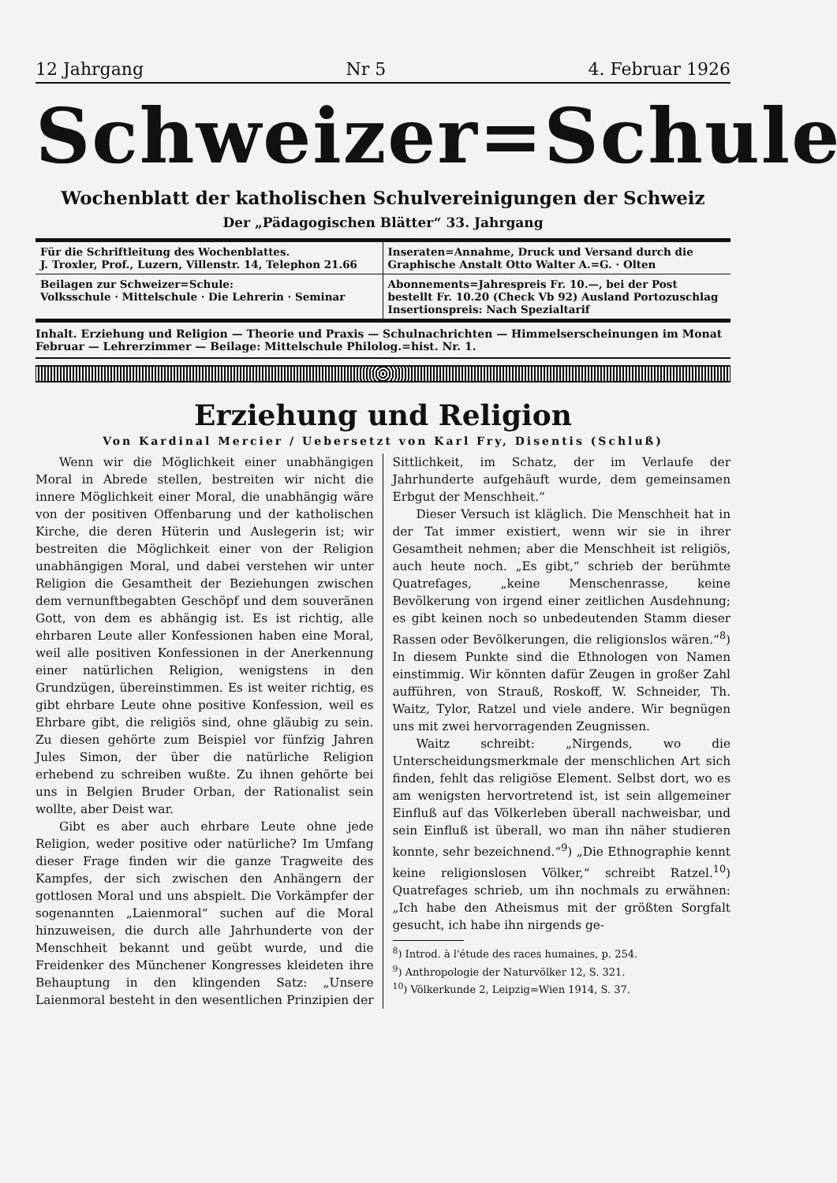12 Jahrgang Nr 5 4. Februar 1926
Schweizer=Schule
Wochenblatt der katholischen Schulvereinigungen der Schweiz
Der „Pädagogischen Blätter“ 33. Jahrgang
Für die Schriftleitung des Wochenblattes.
J. Troxler, Prof., Luzern, Villenstr. 14, Telephon 21.66
Inseraten=Annahme, Druck und Versand durch die
Graphische Anstalt Otto Walter A.=G. · Olten
Beilagen zur Schweizer=Schule:
Volksschule · Mittelschule · Die Lehrerin · Seminar
Abonnements=Jahrespreis Fr. 10.—, bei der Post bestellt Fr. 10.20 (Check Vb 92) Ausland Portozuschlag
Insertionspreis: Nach Spezialtarif
Inhalt. Erziehung und Religion — Theorie und Praxis — Schulnachrichten — Himmelserscheinungen im Monat Februar — Lehrerzimmer — Beilage: Mittelschule Philolog.=hist. Nr. 1.
Erziehung und Religion
Von Kardinal Mercier / Uebersetzt von Karl Fry, Disentis (Schluß)
Wenn wir die Möglichkeit einer unabhängigen Moral in Abrede stellen, bestreiten wir nicht die innere Möglichkeit einer Moral, die unabhängig wäre von der positiven Offenbarung und der katholischen Kirche, die deren Hüterin und Auslegerin ist; wir bestreiten die Möglichkeit einer von der Religion unabhängigen Moral, und dabei verstehen wir unter Religion die Gesamtheit der Beziehungen zwischen dem vernunftbegabten Geschöpf und dem souveränen Gott, von dem es abhängig ist. Es ist richtig, alle ehrbaren Leute aller Konfessionen haben eine Moral, weil alle positiven Konfessionen in der Anerkennung einer natürlichen Religion, wenigstens in den Grundzügen, übereinstimmen. Es ist weiter richtig, es gibt ehrbare Leute ohne positive Konfession, weil es Ehrbare gibt, die religiös sind, ohne gläubig zu sein. Zu diesen gehörte zum Beispiel vor fünfzig Jahren Jules Simon, der über die natürliche Religion erhebend zu schreiben wußte. Zu ihnen gehörte bei uns in Belgien Bruder Orban, der Rationalist sein wollte, aber Deist war.
Gibt es aber auch ehrbare Leute ohne jede Religion, weder positive oder natürliche? Im Umfang dieser Frage finden wir die ganze Tragweite des Kampfes, der sich zwischen den Anhängern der gottlosen Moral und uns abspielt. Die Vorkämpfer der sogenannten „Laienmoral“ suchen auf die Moral hinzuweisen, die durch alle Jahrhunderte von der Menschheit bekannt und geübt wurde, und die Freidenker des Münchener Kongresses kleideten ihre Behauptung in den klingenden Satz: „Unsere Laienmoral besteht in den wesentlichen Prinzipien der Sittlichkeit, im Schatz, der im Verlaufe der Jahrhunderte aufgehäuft wurde, dem gemeinsamen Erbgut der Menschheit.“
Dieser Versuch ist kläglich. Die Menschheit hat in der Tat immer existiert, wenn wir sie in ihrer Gesamtheit nehmen; aber die Menschheit ist religiös, auch heute noch. „Es gibt,“ schrieb der berühmte Quatrefages, „keine Menschenrasse, keine Bevölkerung von irgend einer zeitlichen Ausdehnung; es gibt keinen noch so unbedeutenden Stamm dieser Rassen oder Bevölkerungen, die religionslos wären.“<sup>8</sup>) In diesem Punkte sind die Ethnologen von Namen einstimmig. Wir könnten dafür Zeugen in großer Zahl aufführen, von Strauß, Roskoff, W. Schneider, Th. Waitz, Tylor, Ratzel und viele andere. Wir begnügen uns mit zwei hervorragenden Zeugnissen.
Waitz schreibt: „Nirgends, wo die Unterscheidungsmerkmale der menschlichen Art sich finden, fehlt das religiöse Element. Selbst dort, wo es am wenigsten hervortretend ist, ist sein allgemeiner Einfluß auf das Völkerleben überall nachweisbar, und sein Einfluß ist überall, wo man ihn näher studieren konnte, sehr bezeichnend.“<sup>9</sup>) „Die Ethnographie kennt keine religionslosen Völker,“ schreibt Ratzel.<sup>10</sup>) Quatrefages schrieb, um ihn nochmals zu erwähnen: „Ich habe den Atheismus mit der größten Sorgfalt gesucht, ich habe ihn nirgends ge-
<sup>8</sup>) Introd. à l'étude des races humaines, p. 254.
<sup>9</sup>) Anthropologie der Naturvölker 12, S. 321.
<sup>10</sup>) Völkerkunde 2, Leipzig=Wien 1914, S. 37.